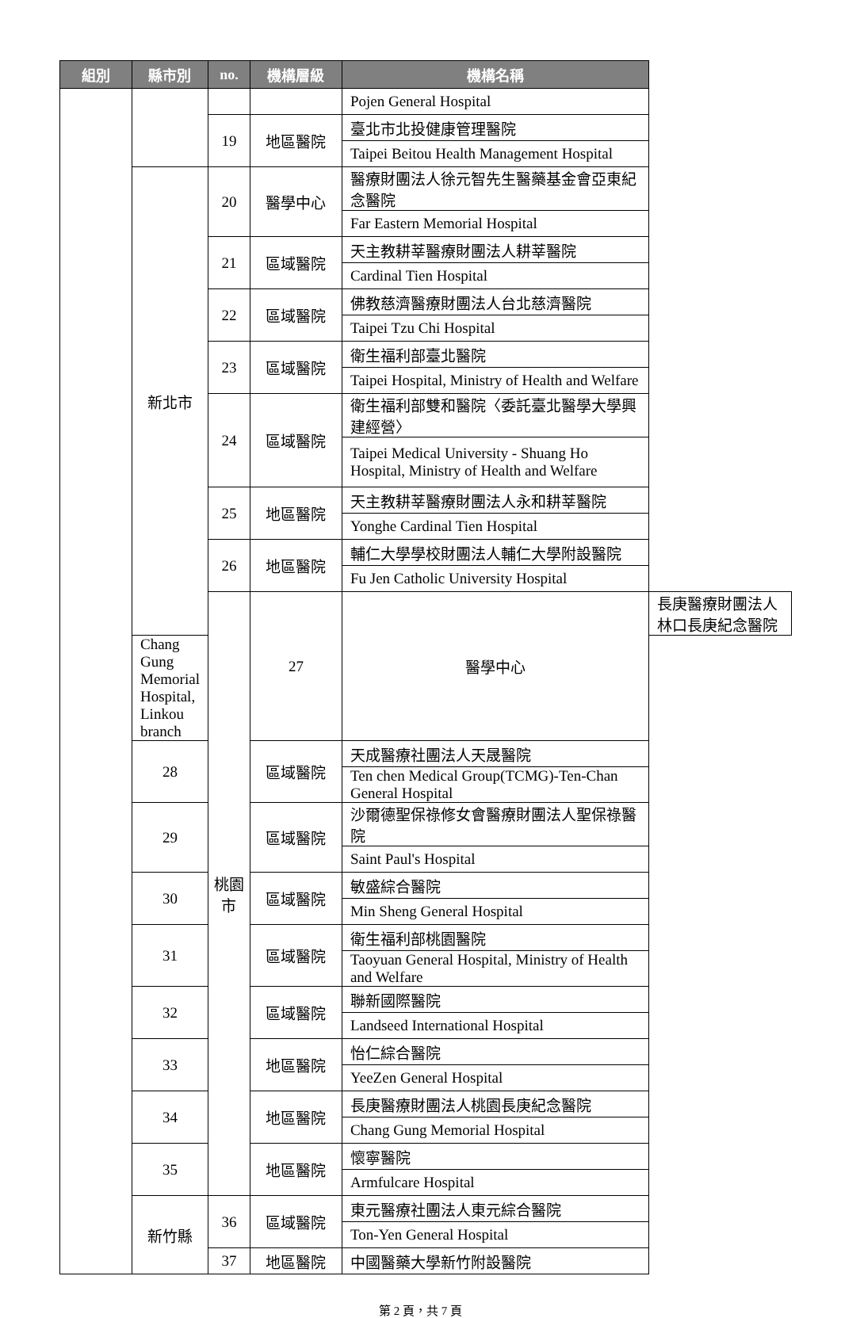| 組別 | 縣市別 | no. | 機構層級 | 機構名稱 | |
| --- | --- | --- | --- | --- | --- |
| | | | | Pojen General Hospital | |
| | | 19 | 地區醫院 | 臺北市北投健康管理醫院 | |
| | | | | Taipei Beitou Health Management Hospital | |
| | 新北市 | 20 | 醫學中心 | 醫療財團法人徐元智先生醫藥基金會亞東紀念醫院 | |
| | | | | Far Eastern Memorial Hospital | |
| | | 21 | 區域醫院 | 天主教耕莘醫療財團法人耕莘醫院 | |
| | | | | Cardinal Tien Hospital | |
| | | 22 | 區域醫院 | 佛教慈濟醫療財團法人台北慈濟醫院 | |
| | | | | Taipei Tzu Chi Hospital | |
| | | 23 | 區域醫院 | 衛生福利部臺北醫院 | |
| | | | | Taipei Hospital, Ministry of Health and Welfare | |
| | | 24 | 區域醫院 | 衛生福利部雙和醫院〈委託臺北醫學大學興建經營〉 | |
| | | | | Taipei Medical University - Shuang Ho Hospital, Ministry of Health and Welfare | |
| | | 25 | 地區醫院 | 天主教耕莘醫療財團法人永和耕莘醫院 | |
| | | | | Yonghe Cardinal Tien Hospital | |
| | | 26 | 地區醫院 | 輔仁大學學校財團法人輔仁大學附設醫院 | |
| | | | | Fu Jen Catholic University Hospital | |
| | | 桃園市 | 27 | 醫學中心 | 長庚醫療財團法人林口長庚紀念醫院 |
| | Chang Gung Memorial Hospital, Linkou branch | | | | |
| | 28 | | 區域醫院 | 天成醫療社團法人天晟醫院 | |
| | | | | Ten chen Medical Group(TCMG)-Ten-Chan General Hospital | |
| | 29 | | 區域醫院 | 沙爾德聖保祿修女會醫療財團法人聖保祿醫院 | |
| | | | | Saint Paul's Hospital | |
| | 30 | | 區域醫院 | 敏盛綜合醫院 | |
| | | | | Min Sheng General Hospital | |
| | 31 | | 區域醫院 | 衛生福利部桃園醫院 | |
| | | | | Taoyuan General Hospital, Ministry of Health and Welfare | |
| | 32 | | 區域醫院 | 聯新國際醫院 | |
| | | | | Landseed International Hospital | |
| | 33 | | 地區醫院 | 怡仁綜合醫院 | |
| | | | | YeeZen General Hospital | |
| | 34 | | 地區醫院 | 長庚醫療財團法人桃園長庚紀念醫院 | |
| | | | | Chang Gung Memorial Hospital | |
| | 35 | | 地區醫院 | 懷寧醫院 | |
| | | | | Armfulcare Hospital | |
| | 新竹縣 | 36 | 區域醫院 | 東元醫療社團法人東元綜合醫院 | |
| | | | | Ton-Yen General Hospital | |
| | | 37 | 地區醫院 | 中國醫藥大學新竹附設醫院 | |
第 2 頁，共 7 頁